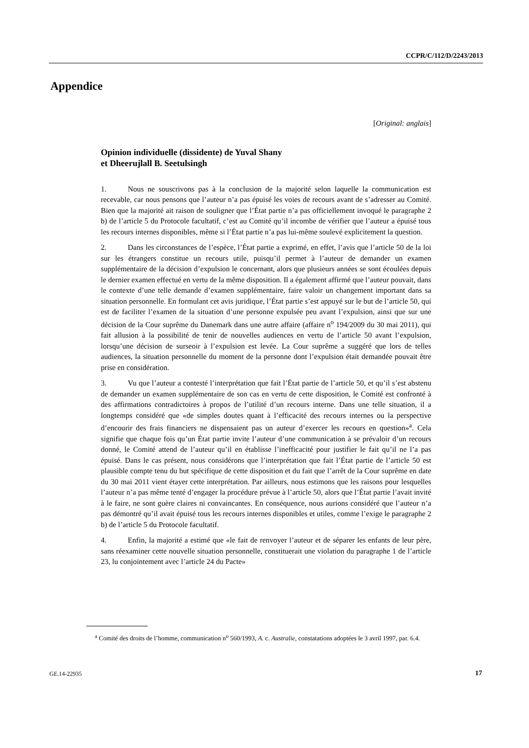CCPR/C/112/D/2243/2013
Appendice
[Original: anglais]
Opinion individuelle (dissidente) de Yuval Shany
et Dheerujlall B. Seetulsingh
1. Nous ne souscrivons pas à la conclusion de la majorité selon laquelle la communication est recevable, car nous pensons que l’auteur n’a pas épuisé les voies de recours avant de s’adresser au Comité. Bien que la majorité ait raison de souligner que l’État partie n’a pas officiellement invoqué le paragraphe 2 b) de l’article 5 du Protocole facultatif, c’est au Comité qu’il incombe de vérifier que l’auteur a épuisé tous les recours internes disponibles, même si l’État partie n’a pas lui-même soulevé explicitement la question.
2. Dans les circonstances de l’espèce, l’État partie a exprimé, en effet, l’avis que l’article 50 de la loi sur les étrangers constitue un recours utile, puisqu’il permet à l’auteur de demander un examen supplémentaire de la décision d’expulsion le concernant, alors que plusieurs années se sont écoulées depuis le dernier examen effectué en vertu de la même disposition. Il a également affirmé que l’auteur pouvait, dans le contexte d’une telle demande d’examen supplémentaire, faire valoir un changement important dans sa situation personnelle. En formulant cet avis juridique, l’État partie s’est appuyé sur le but de l’article 50, qui est de faciliter l’examen de la situation d’une personne expulsée peu avant l’expulsion, ainsi que sur une décision de la Cour suprême du Danemark dans une autre affaire (affaire n<sup>o</sup> 194/2009 du 30 mai 2011), qui fait allusion à la possibilité de tenir de nouvelles audiences en vertu de l’article 50 avant l’expulsion, lorsqu’une décision de surseoir à l’expulsion est levée. La Cour suprême a suggéré que lors de telles audiences, la situation personnelle du moment de la personne dont l’expulsion était demandée pouvait être prise en considération.
3. Vu que l’auteur a contesté l’interprétation que fait l’État partie de l’article 50, et qu’il s’est abstenu de demander un examen supplémentaire de son cas en vertu de cette disposition, le Comité est confronté à des affirmations contradictoires à propos de l’utilité d’un recours interne. Dans une telle situation, il a longtemps considéré que «de simples doutes quant à l’efficacité des recours internes ou la perspective d’encourir des frais financiers ne dispensaient pas un auteur d’exercer les recours en question»<sup>a</sup>. Cela signifie que chaque fois qu’un État partie invite l’auteur d’une communication à se prévaloir d’un recours donné, le Comité attend de l’auteur qu’il en établisse l’inefficacité pour justifier le fait qu’il ne l’a pas épuisé. Dans le cas présent, nous considérons que l’interprétation que fait l’État partie de l’article 50 est plausible compte tenu du but spécifique de cette disposition et du fait que l’arrêt de la Cour suprême en date du 30 mai 2011 vient étayer cette interprétation. Par ailleurs, nous estimons que les raisons pour lesquelles l’auteur n’a pas même tenté d’engager la procédure prévue à l’article 50, alors que l’État partie l’avait invité à le faire, ne sont guère claires ni convaincantes. En conséquence, nous aurions considéré que l’auteur n’a pas démontré qu’il avait épuisé tous les recours internes disponibles et utiles, comme l’exige le paragraphe 2 b) de l’article 5 du Protocole facultatif.
4. Enfin, la majorité a estimé que «le fait de renvoyer l’auteur et de séparer les enfants de leur père, sans réexaminer cette nouvelle situation personnelle, constituerait une violation du paragraphe 1 de l’article 23, lu conjointement avec l’article 24 du Pacte»
<sup>a</sup> Comité des droits de l’homme, communication n<sup>o</sup> 560/1993, A. c. Australie, constatations adoptées le 3 avril 1997, par. 6.4.
GE.14-22935 17